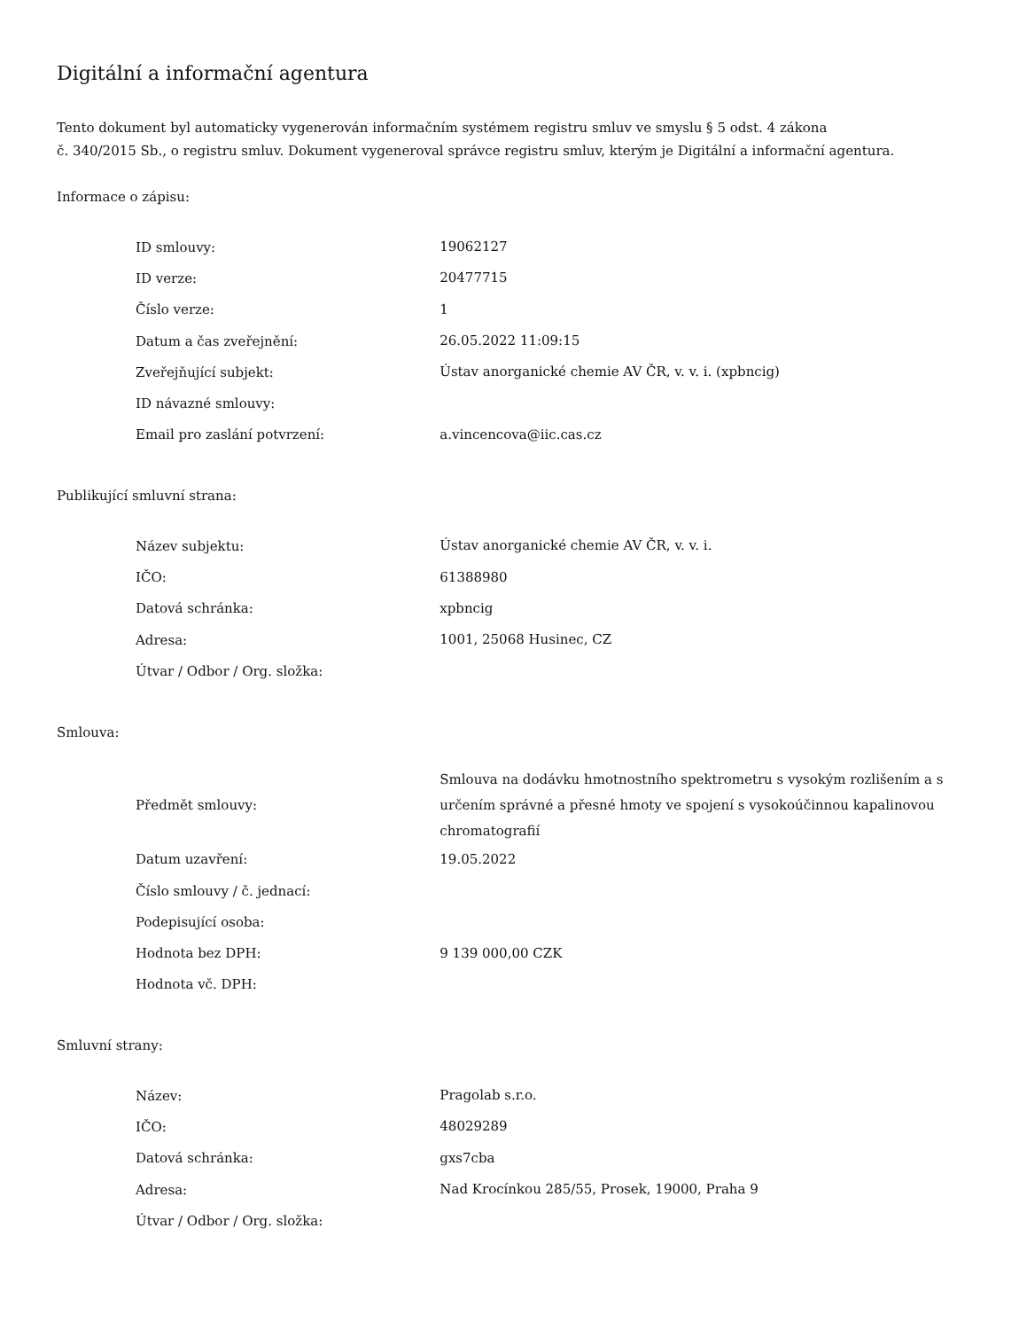Digitální a informační agentura
Tento dokument byl automaticky vygenerován informačním systémem registru smluv ve smyslu § 5 odst. 4 zákona
č. 340/2015 Sb., o registru smluv. Dokument vygeneroval správce registru smluv, kterým je Digitální a informační agentura.
Informace o zápisu:
| ID smlouvy: | 19062127 |
| ID verze: | 20477715 |
| Číslo verze: | 1 |
| Datum a čas zveřejnění: | 26.05.2022 11:09:15 |
| Zveřejňující subjekt: | Ústav anorganické chemie AV ČR, v. v. i. (xpbncig) |
| ID návazné smlouvy: | |
| Email pro zaslání potvrzení: | a.vincencova@iic.cas.cz |
Publikující smluvní strana:
| Název subjektu: | Ústav anorganické chemie AV ČR, v. v. i. |
| IČO: | 61388980 |
| Datová schránka: | xpbncig |
| Adresa: | 1001, 25068 Husinec, CZ |
| Útvar / Odbor / Org. složka: | |
Smlouva:
| Předmět smlouvy: | Smlouva na dodávku hmotnostního spektrometru s vysokým rozlišením a s určením správné a přesné hmoty ve spojení s vysokoúčinnou kapalinovou chromatografií |
| Datum uzavření: | 19.05.2022 |
| Číslo smlouvy / č. jednací: | |
| Podepisující osoba: | |
| Hodnota bez DPH: | 9 139 000,00 CZK |
| Hodnota vč. DPH: | |
Smluvní strany:
| Název: | Pragolab s.r.o. |
| IČO: | 48029289 |
| Datová schránka: | gxs7cba |
| Adresa: | Nad Krocínkou 285/55, Prosek, 19000, Praha 9 |
| Útvar / Odbor / Org. složka: | |